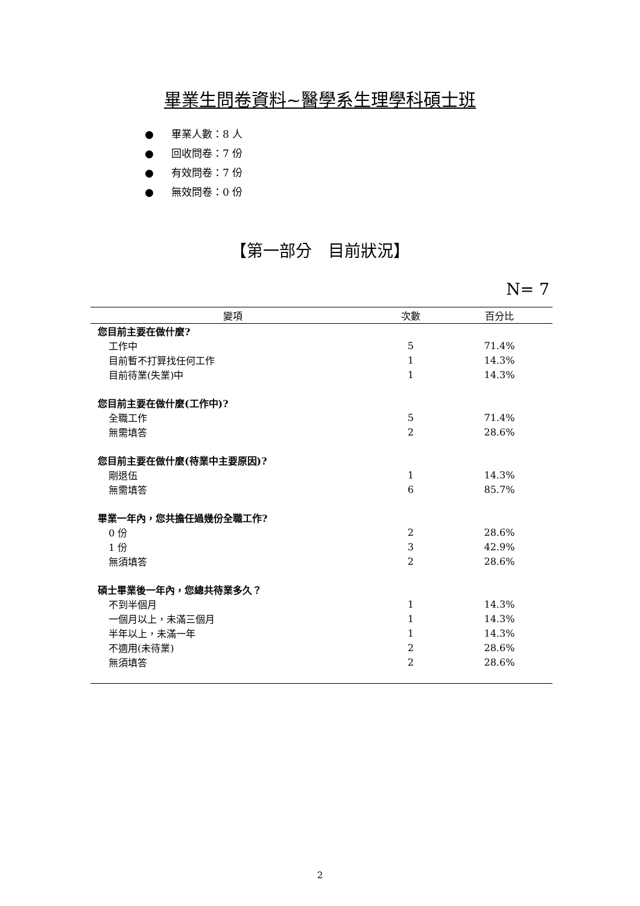畢業生問卷資料~醫學系生理學科碩士班
● 畢業人數：8 人
● 回收問卷：7 份
● 有效問卷：7 份
● 無效問卷：0 份
【第一部分　目前狀況】
N= 7
| 變項 | 次數 | 百分比 |
| --- | --- | --- |
| 您目前主要在做什麼? | | |
| 工作中 | 5 | 71.4% |
| 目前暫不打算找任何工作 | 1 | 14.3% |
| 目前待業(失業)中 | 1 | 14.3% |
| 您目前主要在做什麼(工作中)? | | |
| 全職工作 | 5 | 71.4% |
| 無需填答 | 2 | 28.6% |
| 您目前主要在做什麼(待業中主要原因)? | | |
| 剛退伍 | 1 | 14.3% |
| 無需填答 | 6 | 85.7% |
| 畢業一年內，您共擔任過幾份全職工作? | | |
| 0 份 | 2 | 28.6% |
| 1 份 | 3 | 42.9% |
| 無須填答 | 2 | 28.6% |
| 碩士畢業後一年內，您總共待業多久？ | | |
| 不到半個月 | 1 | 14.3% |
| 一個月以上，未滿三個月 | 1 | 14.3% |
| 半年以上，未滿一年 | 1 | 14.3% |
| 不適用(未待業) | 2 | 28.6% |
| 無須填答 | 2 | 28.6% |
2